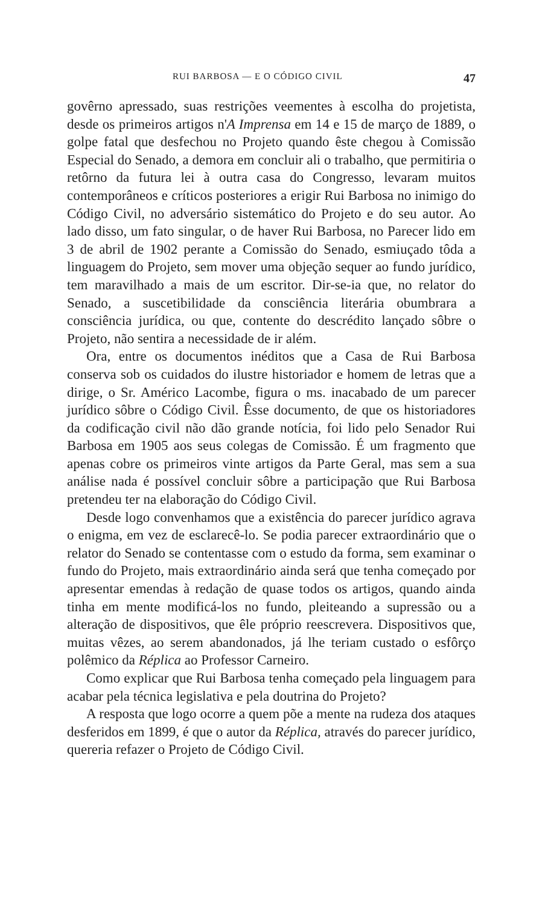RUI BARBOSA — E O CÓDIGO CIVIL 47
govêrno apressado, suas restrições veementes à escolha do projetista, desde os primeiros artigos n'A Imprensa em 14 e 15 de março de 1889, o golpe fatal que desfechou no Projeto quando êste chegou à Comissão Especial do Senado, a demora em concluir ali o trabalho, que permitiria o retôrno da futura lei à outra casa do Congresso, levaram muitos contemporâneos e críticos posteriores a erigir Rui Barbosa no inimigo do Código Civil, no adversário sistemático do Projeto e do seu autor. Ao lado disso, um fato singular, o de haver Rui Barbosa, no Parecer lido em 3 de abril de 1902 perante a Comissão do Senado, esmiuçado tôda a linguagem do Projeto, sem mover uma objeção sequer ao fundo jurídico, tem maravilhado a mais de um escritor. Dir-se-ia que, no relator do Senado, a suscetibilidade da consciência literária obumbrara a consciência jurídica, ou que, contente do descrédito lançado sôbre o Projeto, não sentira a necessidade de ir além.
Ora, entre os documentos inéditos que a Casa de Rui Barbosa conserva sob os cuidados do ilustre historiador e homem de letras que a dirige, o Sr. Américo Lacombe, figura o ms. inacabado de um parecer jurídico sôbre o Código Civil. Êsse documento, de que os historiadores da codificação civil não dão grande notícia, foi lido pelo Senador Rui Barbosa em 1905 aos seus colegas de Comissão. É um fragmento que apenas cobre os primeiros vinte artigos da Parte Geral, mas sem a sua análise nada é possível concluir sôbre a participação que Rui Barbosa pretendeu ter na elaboração do Código Civil.
Desde logo convenhamos que a existência do parecer jurídico agrava o enigma, em vez de esclarecê-lo. Se podia parecer extraordinário que o relator do Senado se contentasse com o estudo da forma, sem examinar o fundo do Projeto, mais extraordinário ainda será que tenha começado por apresentar emendas à redação de quase todos os artigos, quando ainda tinha em mente modificá-los no fundo, pleiteando a supressão ou a alteração de dispositivos, que êle próprio reescrevera. Dispositivos que, muitas vêzes, ao serem abandonados, já lhe teriam custado o esfôrço polêmico da Réplica ao Professor Carneiro.
Como explicar que Rui Barbosa tenha começado pela linguagem para acabar pela técnica legislativa e pela doutrina do Projeto?
A resposta que logo ocorre a quem põe a mente na rudeza dos ataques desferidos em 1899, é que o autor da Réplica, através do parecer jurídico, quereria refazer o Projeto de Código Civil.